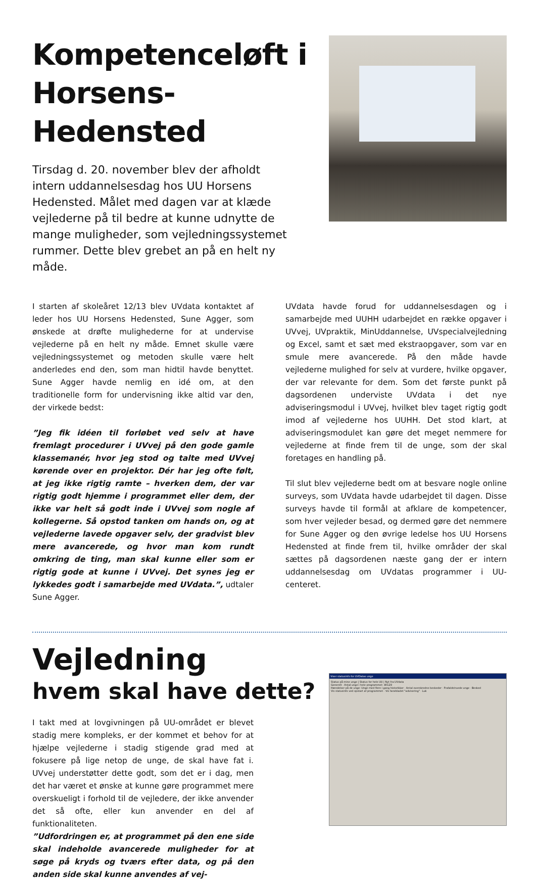Kompetenceløft i
Horsens-Hedensted
Tirsdag d. 20. november blev der afholdt intern uddannelsesdag hos UU Horsens Hedensted. Målet med dagen var at klæde vejlederne på til bedre at kunne udnytte de mange muligheder, som vejledningssystemet rummer. Dette blev grebet an på en helt ny måde.
I starten af skoleåret 12/13 blev UVdata kontaktet af leder hos UU Horsens Hedensted, Sune Agger, som ønskede at drøfte mulighederne for at undervise vejlederne på en helt ny måde. Emnet skulle være vejledningssystemet og metoden skulle være helt anderledes end den, som man hidtil havde benyttet. Sune Agger havde nemlig en idé om, at den traditionelle form for undervisning ikke altid var den, der virkede bedst:
”Jeg fik idéen til forløbet ved selv at have fremlagt procedurer i UVvej på den gode gamle klassemanér, hvor jeg stod og talte med UVvej kørende over en projektor. Dér har jeg ofte følt, at jeg ikke rigtig ramte – hverken dem, der var rigtig godt hjemme i programmet eller dem, der ikke var helt så godt inde i UVvej som nogle af kollegerne. Så opstod tanken om hands on, og at vejlederne lavede opgaver selv, der gradvist blev mere avancerede, og hvor man kom rundt omkring de ting, man skal kunne eller som er rigtig gode at kunne i UVvej. Det synes jeg er lykkedes godt i samarbejde med UVdata.”, udtaler Sune Agger.
UVdata havde forud for uddannelsesdagen og i samarbejde med UUHH udarbejdet en række opgaver i UVvej, UVpraktik, MinUddannelse, UVspecialvejledning og Excel, samt et sæt med ekstraopgaver, som var en smule mere avancerede. På den måde havde vejlederne mulighed for selv at vurdere, hvilke opgaver, der var relevante for dem. Som det første punkt på dagsordenen underviste UVdata i det nye adviseringsmodul i UVvej, hvilket blev taget rigtig godt imod af vejlederne hos UUHH. Det stod klart, at adviseringsmodulet kan gøre det meget nemmere for vejlederne at finde frem til de unge, som der skal foretages en handling på.
Til slut blev vejlederne bedt om at besvare nogle online surveys, som UVdata havde udarbejdet til dagen. Disse surveys havde til formål at afklare de kompetencer, som hver vejleder besad, og dermed gøre det nemmere for Sune Agger og den øvrige ledelse hos UU Horsens Hedensted at finde frem til, hvilke områder der skal sættes på dagsordenen næste gang der er intern uddannelsesdag om UVdatas programmer i UU-centeret.
Vejledning
hvem skal have dette?
I takt med at lovgivningen på UU-området er blevet stadig mere kompleks, er der kommet et behov for at hjælpe vejlederne i stadig stigende grad med at fokusere på lige netop de unge, de skal have fat i. UVvej understøtter dette godt, som det er i dag, men det har været et ønske at kunne gøre programmet mere overskueligt i forhold til de vejledere, der ikke anvender det så ofte, eller kun anvender en del af funktionaliteten.
”Udfordringen er, at programmet på den ene side skal indeholde avancerede muligheder for at søge på kryds og tværs efter data, og på den anden side skal kunne anvendes af vej-
Viser statusinfo for UVDatas unge
Status på mine unge | Status for hele UU | Nyt fra UVdata
Generelt · Antal unge i hele programmet: 40129
Hændelser på de unge: Unge med flere i gang historikker · Antal overskredne beskeder · Frafaldstruede unge · Besked
Vis statusinfo ved opstart af programmet · Vis fanebladet "advisering" · Luk